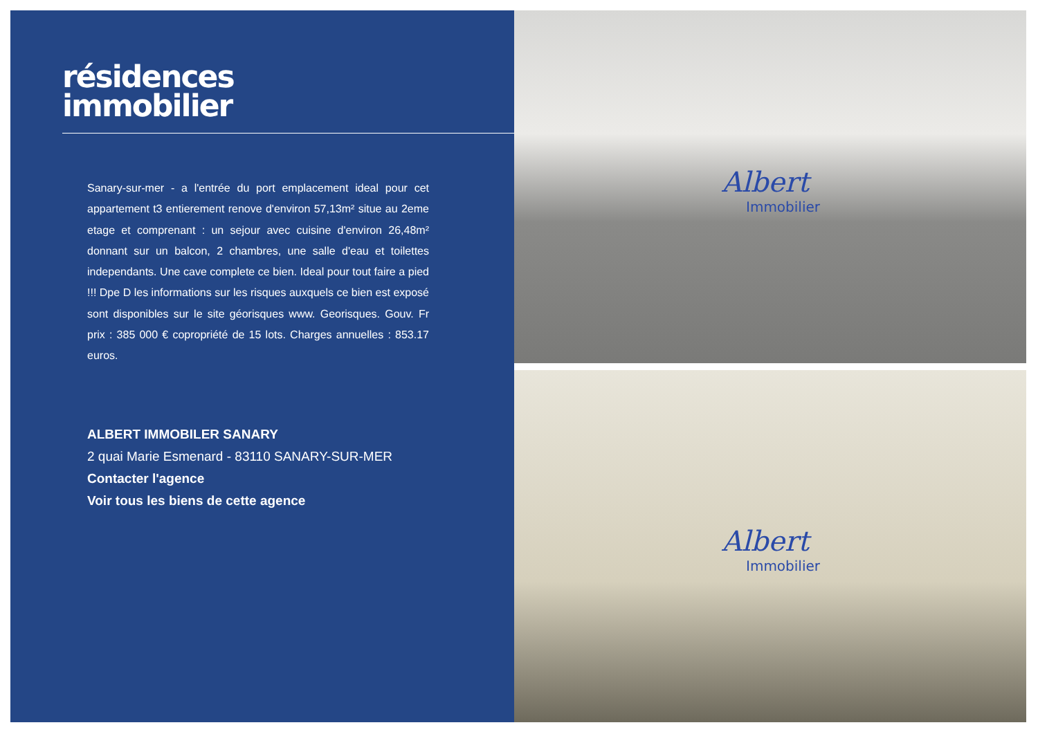résidences
immobilier
Sanary-sur-mer - a l'entrée du port emplacement ideal pour cet appartement t3 entierement renove d'environ 57,13m² situe au 2eme etage et comprenant : un sejour avec cuisine d'environ 26,48m² donnant sur un balcon, 2 chambres, une salle d'eau et toilettes independants. Une cave complete ce bien. Ideal pour tout faire a pied !!! Dpe D les informations sur les risques auxquels ce bien est exposé sont disponibles sur le site géorisques www. Georisques. Gouv. Fr prix : 385 000 € copropriété de 15 lots. Charges annuelles : 853.17 euros.
ALBERT IMMOBILER SANARY
2 quai Marie Esmenard - 83110 SANARY-SUR-MER
Contacter l'agence
Voir tous les biens de cette agence
Albert
Immobilier
Albert
Immobilier